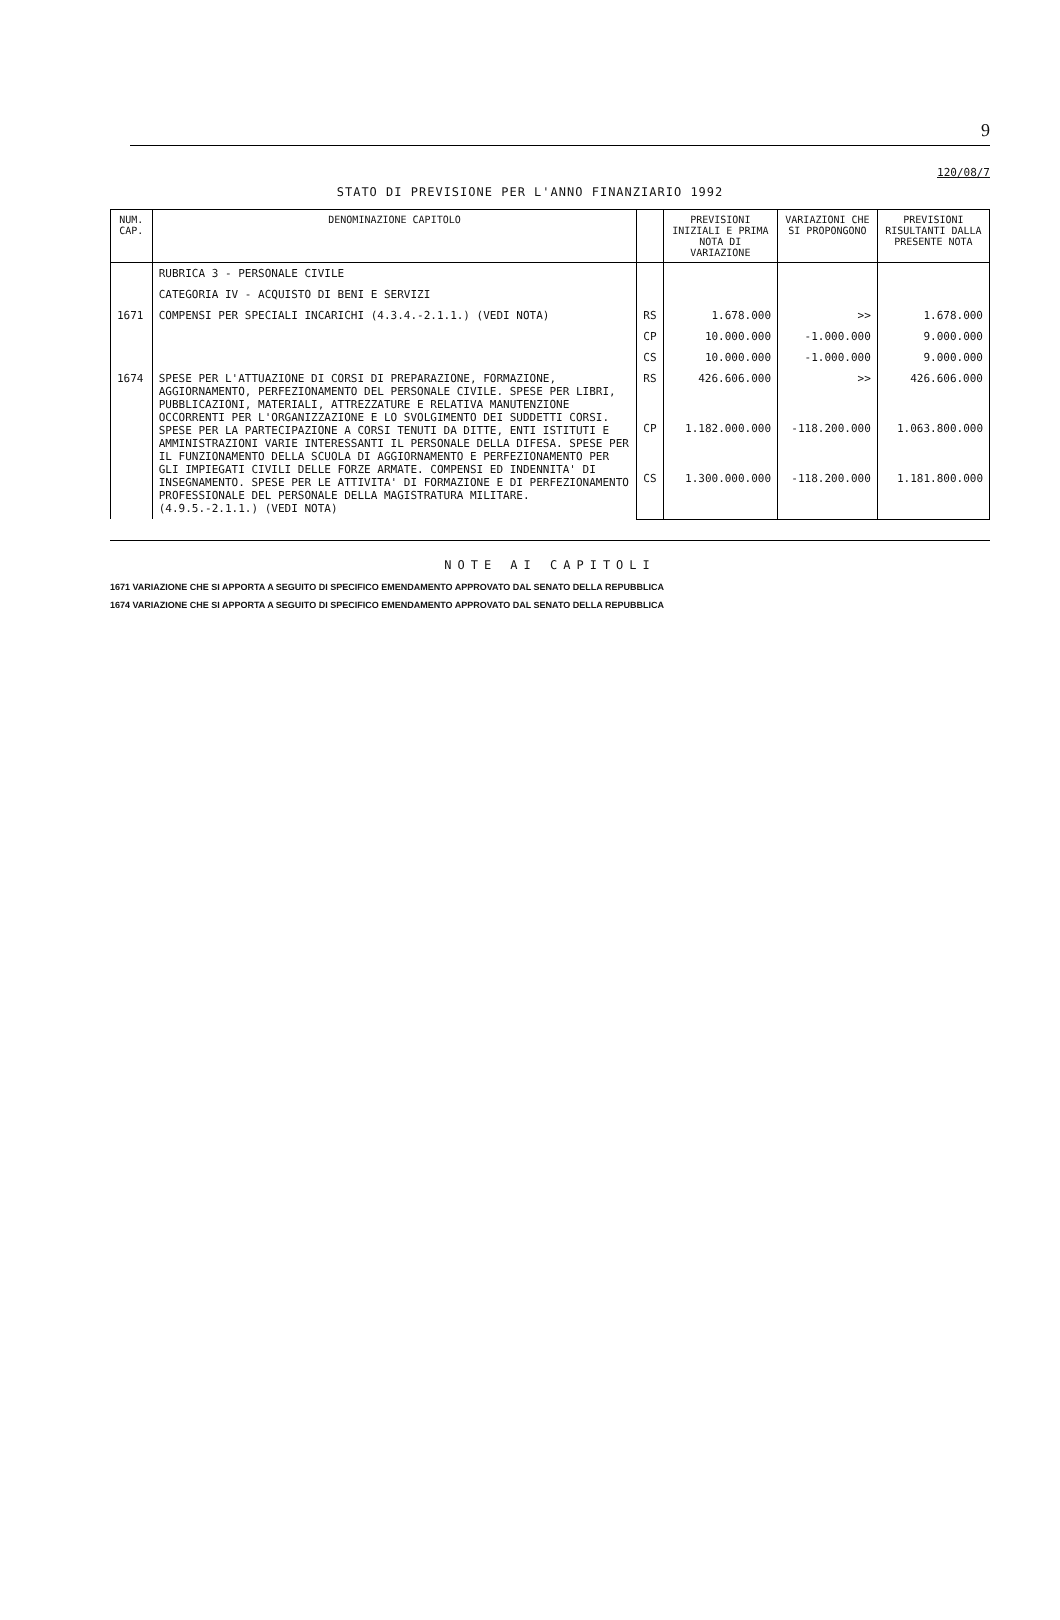9
120/08/7
STATO DI PREVISIONE PER L'ANNO FINANZIARIO 1992
| NUM. CAP. | DENOMINAZIONE CAPITOLO | | PREVISIONI INIZIALI E PRIMA NOTA DI VARIAZIONE | VARIAZIONI CHE SI PROPONGONO | PREVISIONI RISULTANTI DALLA PRESENTE NOTA |
| --- | --- | --- | --- | --- | --- |
| | RUBRICA 3 - PERSONALE CIVILE | | | | |
| | CATEGORIA IV - ACQUISTO DI BENI E SERVIZI | | | | |
| 1671 | COMPENSI PER SPECIALI INCARICHI (4.3.4.-2.1.1.) (VEDI NOTA) | RS | 1.678.000 | >> | 1.678.000 |
| | | CP | 10.000.000 | -1.000.000 | 9.000.000 |
| | | CS | 10.000.000 | -1.000.000 | 9.000.000 |
| 1674 | SPESE PER L'ATTUAZIONE DI CORSI DI PREPARAZIONE, FORMAZIONE, AGGIORNAMENTO, PERFEZIONAMENTO DEL PERSONALE CIVILE. SPESE PER LIBRI, PUBBLICAZIONI, MATERIALI, ATTREZZATURE E RELATIVA MANUTENZIONE OCCORRENTI PER L'ORGANIZZAZIONE E LO SVOLGIMENTO DEI SUDDETTI CORSI. SPESE PER LA PARTECIPAZIONE A CORSI TENUTI DA DITTE, ENTI ISTITUTI E AMMINISTRAZIONI VARIE INTERESSANTI IL PERSONALE DELLA DIFESA. SPESE PER IL FUNZIONAMENTO DELLA SCUOLA DI AGGIORNAMENTO E PERFEZIONAMENTO PER GLI IMPIEGATI CIVILI DELLE FORZE ARMATE. COMPENSI ED INDENNITA' DI INSEGNAMENTO. SPESE PER LE ATTIVITA' DI FORMAZIONE E DI PERFEZIONAMENTO PROFESSIONALE DEL PERSONALE DELLA MAGISTRATURA MILITARE. (4.9.5.-2.1.1.) (VEDI NOTA) | RS | 426.606.000 | >> | 426.606.000 |
| | | CP | 1.182.000.000 | -118.200.000 | 1.063.800.000 |
| | | CS | 1.300.000.000 | -118.200.000 | 1.181.800.000 |
NOTE AI CAPITOLI
1671 VARIAZIONE CHE SI APPORTA A SEGUITO DI SPECIFICO EMENDAMENTO APPROVATO DAL SENATO DELLA REPUBBLICA
1674 VARIAZIONE CHE SI APPORTA A SEGUITO DI SPECIFICO EMENDAMENTO APPROVATO DAL SENATO DELLA REPUBBLICA